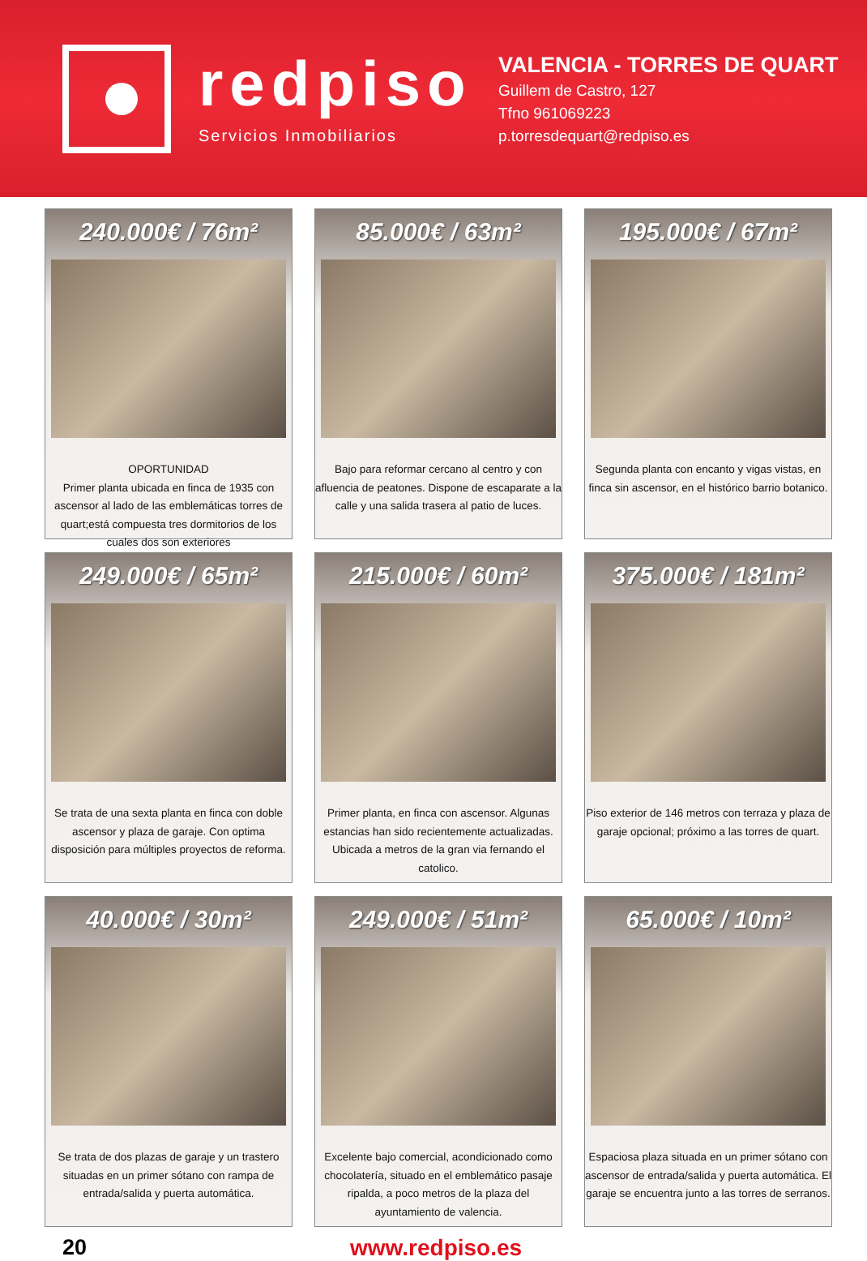redpiso
Servicios Inmobiliarios
VALENCIA - TORRES DE QUART
Guillem de Castro, 127
Tfno 961069223
p.torresdequart@redpiso.es
240.000€ / 76m²
OPORTUNIDAD
Primer planta ubicada en finca de 1935 con ascensor al lado de las emblemáticas torres de quart;está compuesta tres dormitorios de los cuales dos son exteriores
85.000€ / 63m²
Bajo para reformar cercano al centro y con afluencia de peatones. Dispone de escaparate a la calle y una salida trasera al patio de luces.
195.000€ / 67m²
Segunda planta con encanto y vigas vistas, en finca sin ascensor, en el histórico barrio botanico.
249.000€ / 65m²
Se trata de una sexta planta en finca con doble ascensor y plaza de garaje. Con optima disposición para múltiples proyectos de reforma.
215.000€ / 60m²
Primer planta, en finca con ascensor. Algunas estancias han sido recientemente actualizadas. Ubicada a metros de la gran via fernando el catolico.
375.000€ / 181m²
Piso exterior de 146 metros con terraza y plaza de garaje opcional; próximo a las torres de quart.
40.000€ / 30m²
Se trata de dos plazas de garaje y un trastero situadas en un primer sótano con rampa de entrada/salida y puerta automática.
249.000€ / 51m²
Excelente bajo comercial, acondicionado como chocolatería, situado en el emblemático pasaje ripalda, a poco metros de la plaza del ayuntamiento de valencia.
65.000€ / 10m²
Espaciosa plaza situada en un primer sótano con ascensor de entrada/salida y puerta automática. El garaje se encuentra junto a las torres de serranos.
20 www.redpiso.es